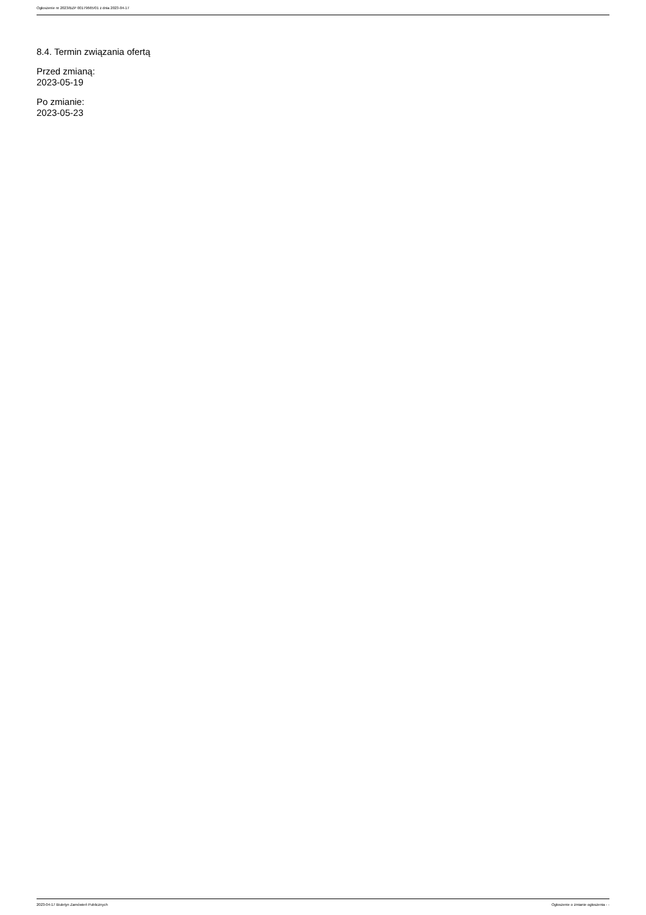Ogłoszenie nr 2023/BZP 00179665/01 z dnia 2023-04-17
8.4. Termin związania ofertą
Przed zmianą:
2023-05-19
Po zmianie:
2023-05-23
2023-04-17 Biuletyn Zamówień Publicznych Ogłoszenie o zmianie ogłoszenia - -